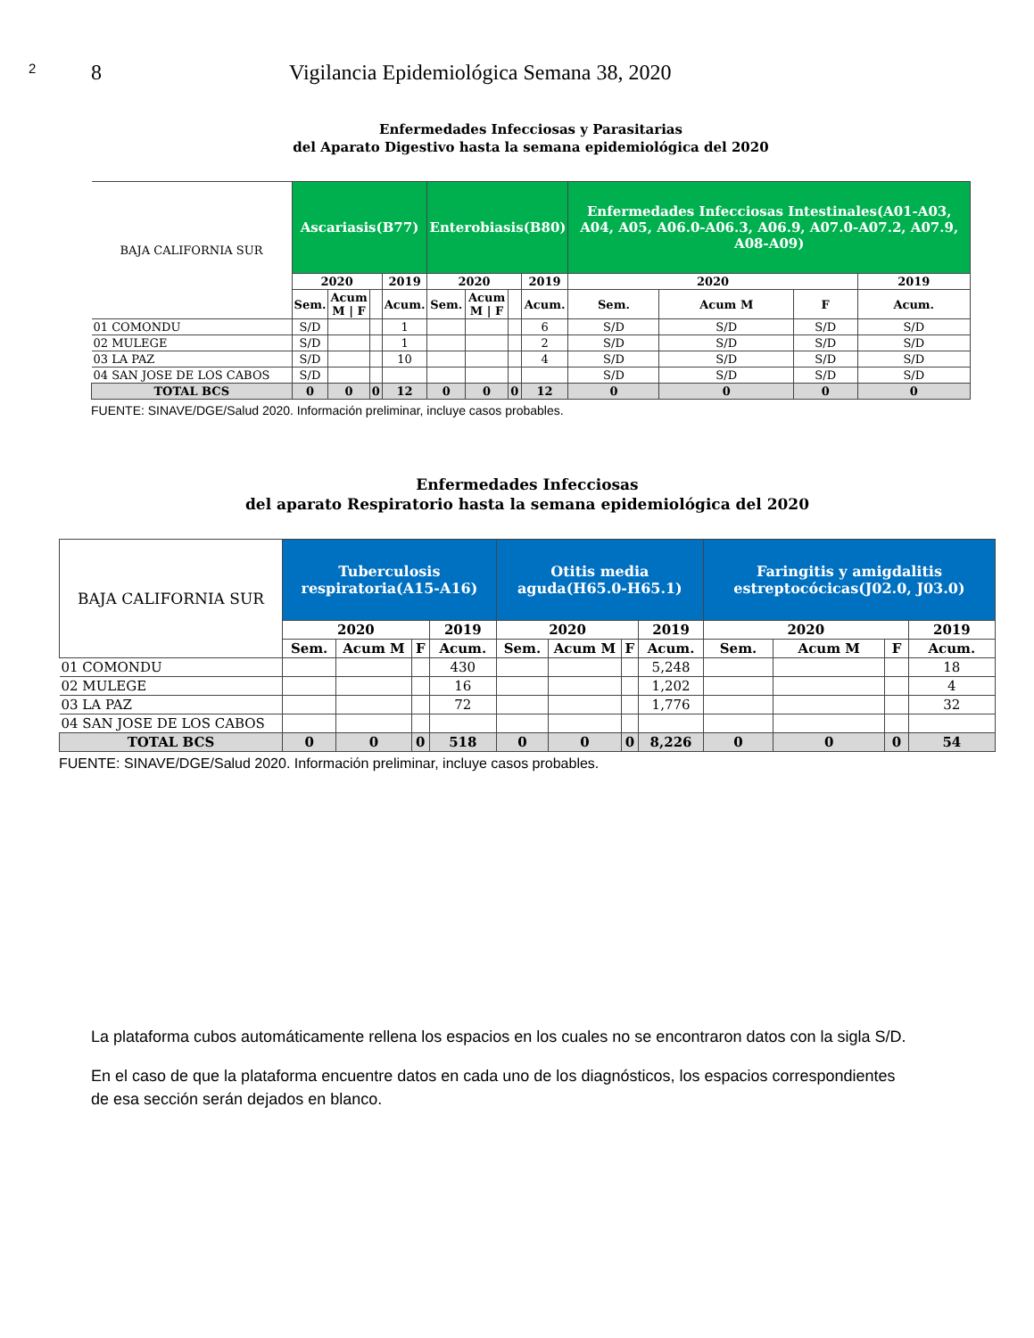2 8 Vigilancia Epidemiológica Semana 38, 2020
Enfermedades Infecciosas y Parasitarias
del Aparato Digestivo hasta la semana epidemiológica del 2020
| BAJA CALIFORNIA SUR | Ascariasis(B77) | | | | Enterobiasis(B80) | | | | Enfermedades Infecciosas Intestinales(A01-A03, A04, A05, A06.0-A06.3, A06.9, A07.0-A07.2, A07.9, A08-A09) | | | |
| --- | --- | --- | --- | --- | --- | --- | --- | --- | --- | --- | --- | --- |
| | 2020 | | | 2019 | 2020 | | | 2019 | 2020 | | | 2019 |
| | Sem. | Acum M / F | | Acum. | Sem. | Acum M / F | | Acum. | Sem. | Acum M | F | Acum. |
| 01 COMONDU | S/D | | | 1 | | | | 6 | S/D | S/D | S/D | S/D |
| 02 MULEGE | S/D | | | 1 | | | | 2 | S/D | S/D | S/D | S/D |
| 03 LA PAZ | S/D | | | 10 | | | | 4 | S/D | S/D | S/D | S/D |
| 04 SAN JOSE DE LOS CABOS | S/D | | | | | | | | S/D | S/D | S/D | S/D |
| TOTAL BCS | 0 | 0 | 0 | 12 | 0 | 0 | 0 | 12 | 0 | 0 | 0 | 0 |
FUENTE: SINAVE/DGE/Salud 2020. Información preliminar, incluye casos probables.
Enfermedades Infecciosas
del aparato Respiratorio hasta la semana epidemiológica del 2020
| BAJA CALIFORNIA SUR | Tuberculosis respiratoria(A15-A16) | | | | Otitis media aguda(H65.0-H65.1) | | | | Faringitis y amigdalitis estreptocócicas(J02.0, J03.0) | | | |
| --- | --- | --- | --- | --- | --- | --- | --- | --- | --- | --- | --- | --- |
| | 2020 | | | 2019 | 2020 | | | 2019 | 2020 | | | 2019 |
| | Sem. | Acum M | F | Acum. | Sem. | Acum M | F | Acum. | Sem. | Acum M | F | Acum. |
| 01 COMONDU | | | | 430 | | | | 5,248 | | | | 18 |
| 02 MULEGE | | | | 16 | | | | 1,202 | | | | 4 |
| 03 LA PAZ | | | | 72 | | | | 1,776 | | | | 32 |
| 04 SAN JOSE DE LOS CABOS | | | | | | | | | | | | |
| TOTAL BCS | 0 | 0 | 0 | 518 | 0 | 0 | 0 | 8,226 | 0 | 0 | 0 | 54 |
FUENTE: SINAVE/DGE/Salud 2020. Información preliminar, incluye casos probables.
La plataforma cubos automáticamente rellena los espacios en los cuales no se encontraron datos con la sigla S/D.
En el caso de que la plataforma encuentre datos en cada uno de los diagnósticos, los espacios correspondientes de esa sección serán dejados en blanco.